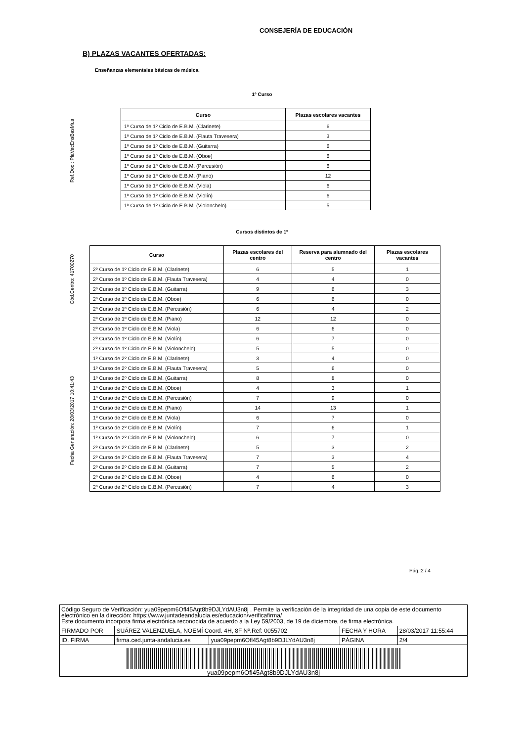CONSEJERÍA DE EDUCACIÓN
Fecha Generación: 28/03/2017 10:41:43 Cód.Centro: 41700270 Ref.Doc.: PlaVacEnsBasMus
B) PLAZAS VACANTES OFERTADAS:
Enseñanzas elementales básicas de música.
1º Curso
| Curso | Plazas escolares vacantes |
| --- | --- |
| 1º Curso de 1º Ciclo de E.B.M. (Clarinete) | 6 |
| 1º Curso de 1º Ciclo de E.B.M. (Flauta Travesera) | 3 |
| 1º Curso de 1º Ciclo de E.B.M. (Guitarra) | 6 |
| 1º Curso de 1º Ciclo de E.B.M. (Oboe) | 6 |
| 1º Curso de 1º Ciclo de E.B.M. (Percusión) | 6 |
| 1º Curso de 1º Ciclo de E.B.M. (Piano) | 12 |
| 1º Curso de 1º Ciclo de E.B.M. (Viola) | 6 |
| 1º Curso de 1º Ciclo de E.B.M. (Violín) | 6 |
| 1º Curso de 1º Ciclo de E.B.M. (Violonchelo) | 5 |
Cursos distintos de 1º
| Curso | Plazas escolares del centro | Reserva para alumnado del centro | Plazas escolares vacantes |
| --- | --- | --- | --- |
| 2º Curso de 1º Ciclo de E.B.M. (Clarinete) | 6 | 5 | 1 |
| 2º Curso de 1º Ciclo de E.B.M. (Flauta Travesera) | 4 | 4 | 0 |
| 2º Curso de 1º Ciclo de E.B.M. (Guitarra) | 9 | 6 | 3 |
| 2º Curso de 1º Ciclo de E.B.M. (Oboe) | 6 | 6 | 0 |
| 2º Curso de 1º Ciclo de E.B.M. (Percusión) | 6 | 4 | 2 |
| 2º Curso de 1º Ciclo de E.B.M. (Piano) | 12 | 12 | 0 |
| 2º Curso de 1º Ciclo de E.B.M. (Viola) | 6 | 6 | 0 |
| 2º Curso de 1º Ciclo de E.B.M. (Violín) | 6 | 7 | 0 |
| 2º Curso de 1º Ciclo de E.B.M. (Violonchelo) | 5 | 5 | 0 |
| 1º Curso de 2º Ciclo de E.B.M. (Clarinete) | 3 | 4 | 0 |
| 1º Curso de 2º Ciclo de E.B.M. (Flauta Travesera) | 5 | 6 | 0 |
| 1º Curso de 2º Ciclo de E.B.M. (Guitarra) | 8 | 8 | 0 |
| 1º Curso de 2º Ciclo de E.B.M. (Oboe) | 4 | 3 | 1 |
| 1º Curso de 2º Ciclo de E.B.M. (Percusión) | 7 | 9 | 0 |
| 1º Curso de 2º Ciclo de E.B.M. (Piano) | 14 | 13 | 1 |
| 1º Curso de 2º Ciclo de E.B.M. (Viola) | 6 | 7 | 0 |
| 1º Curso de 2º Ciclo de E.B.M. (Violín) | 7 | 6 | 1 |
| 1º Curso de 2º Ciclo de E.B.M. (Violonchelo) | 6 | 7 | 0 |
| 2º Curso de 2º Ciclo de E.B.M. (Clarinete) | 5 | 3 | 2 |
| 2º Curso de 2º Ciclo de E.B.M. (Flauta Travesera) | 7 | 3 | 4 |
| 2º Curso de 2º Ciclo de E.B.M. (Guitarra) | 7 | 5 | 2 |
| 2º Curso de 2º Ciclo de E.B.M. (Oboe) | 4 | 6 | 0 |
| 2º Curso de 2º Ciclo de E.B.M. (Percusión) | 7 | 4 | 3 |
Pág.:2 / 4
Código Seguro de Verificación: yua09pepm6Ofl45Agt8b9DJLYdAU3n8j . Permite la verificación de la integridad de una copia de este documento electrónico en la dirección: https://www.juntadeandalucia.es/educacion/verificafirma/
Este documento incorpora firma electrónica reconocida de acuerdo a la Ley 59/2003, de 19 de diciembre, de firma electrónica.
| FIRMADO POR | SUÁREZ VALENZUELA, NOEMÍ Coord. 4H, 8F Nº.Ref: 0055702 | | FECHA Y HORA | 28/03/2017 11:55:44 |
| ID. FIRMA | firma.ced.junta-andalucia.es | yua09pepm6Ofl45Agt8b9DJLYdAU3n8j | PÁGINA | 2/4 |
yua09pepm6Ofl45Agt8b9DJLYdAU3n8j